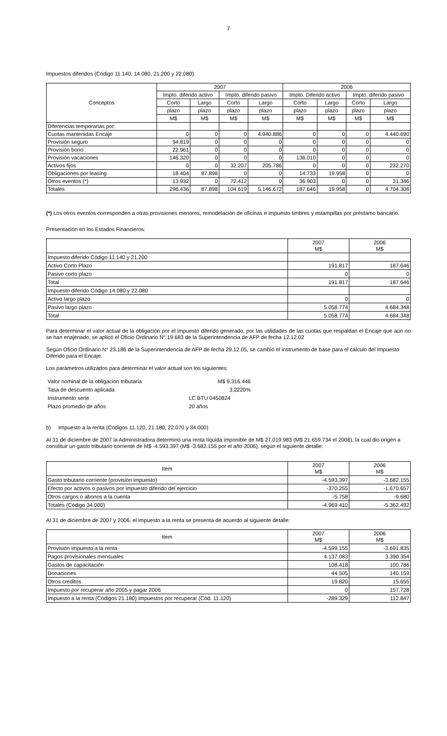7
Impuestos diferidos (Código 11.140, 14.080, 21.200 y 22.080).
| Conceptos | 2007 | | | | 2006 | | | |
| --- | --- | --- | --- | --- | --- | --- | --- | --- |
| | Impto. diferido activo | | Impto. diferido pasivo | | Impto. Diferido activo | | Impto. diferido pasivo | |
| | Corto | Largo | Corto | Largo | Corto | Largo | Corto | Largo |
| | plazo | plazo | plazo | plazo | plazo | plazo | plazo | plazo |
| | M$ | M$ | M$ | M$ | M$ | M$ | M$ | M$ |
| Diferencias temporarias por: | | | | | | | | |
| Cuotas mantenidas Encaje | 0 | 0 | 0 | 4.940.886 | 0 | 0 | 0 | 4.440.690 |
| Provisión seguro | 94.819 | 0 | 0 | 0 | 0 | 0 | 0 | 0 |
| Provisión bono | 22.961 | 0 | 0 | 0 | 0 | 0 | 0 | 0 |
| Provisión vacaciones | 146.320 | 0 | 0 | 0 | 136.010 | 0 | 0 | 0 |
| Activos fijos | 0 | 0 | 32.207 | 205.786 | 0 | 0 | 0 | 232.270 |
| Obligaciones por leasing | 18.404 | 87.898 | 0 | 0 | 14.733 | 19.958 | 0 | 0 |
| Otros eventos (*) | 13.932 | 0 | 72.412 | 0 | 36.903 | 0 | 0 | 31.346 |
| Totales | 296.436 | 87.898 | 104.619 | 5.146.672 | 187.646 | 19.958 | 0 | 4.704.306 |
(*) Los otros eventos corresponden a otras provisiones menores, remodelación de oficinas e impuesto timbres y estampillas por préstamo bancario.
Presentación en los Estados Financieros:
| | 2007 M$ | 2006 M$ |
| Impuesto diferido Código 11.140 y 21.200 | | |
| Activo Corto Plazo | 191.817 | 187.646 |
| Pasivo corto plazo | 0 | 0 |
| Total | 191.817 | 187.646 |
| Impuesto diferido Código 14.080 y 22.080 | | |
| Activo largo plazo | 0 | 0 |
| Pasivo largo plazo | 5.058.774 | 4.684.348 |
| Total | 5.058.774 | 4.684.348 |
Para determinar el valor actual de la obligación por el impuesto diferido generado, por las utilidades de las cuotas que respaldan el Encaje que aún no se han enajenado, se aplicó el Oficio Ordinario N° 19.683 de la Superintendencia de AFP de fecha 12.12.02
Según Oficio Ordinario N° 23.186 de la Superintendencia de AFP de fecha 29.12.05, se cambió el instrumento de base para el cálculo del Impuesto Diferido para el Encaje.
Los parámetros utilizados para determinar el valor actual son los siguientes:
| Valor nominal de la obligación tributaria | M$ 9.316.446 |
| Tasa de descuento aplicada | 3,2220% |
| Instrumento serie | LC BTU 0450824 |
| Plazo promedio de años | 20 años |
b) Impuesto a la renta (Códigos 11.120, 21.180, 22.070 y 34.000)
Al 31 de diciembre de 2007 la Administradora determinó una renta líquida imponible de M$ 27.019.983 (M$ 21.659.734 el 2006), la cual dio origen a constituir un gasto tributario corriente de M$ -4.593.397 (M$ -3.682.155 por el año 2006), según el siguiente detalle:
| Item | 2007 M$ | 2006 M$ |
| Gasto tributario corriente (provisión impuesto) | -4.593.397 | -3.682.155 |
| Efecto por activos o pasivos por impuesto diferido del ejercicio | -370.255 | -1.670.657 |
| Otros cargos o abonos a la cuenta | -5.758 | -9.680 |
| Totales (Código 34.000) | -4.969.410 | -5.362.492 |
Al 31 de diciembre de 2007 y 2006, el impuesto a la renta se presenta de acuerdo al siguiente detalle:
| Item | 2007 M$ | 2006 M$ |
| Provisión impuesto a la renta | -4.599.155 | -3.691.835 |
| Pagos provisionales mensuales | 4.137.083 | 3.390.354 |
| Gastos de capacitación | 108.418 | 100.786 |
| Donaciones | 44.505 | 140.159 |
| Otros creditos | 19.820 | 15.655 |
| Impuesto por recuperar año 2005 y pagar 2006 | 0 | 157.728 |
| Impuesto a la renta (Códigos 21.180) Impuestos por recuperar (Cód. 11.120) | -289.329 | 112.847 |